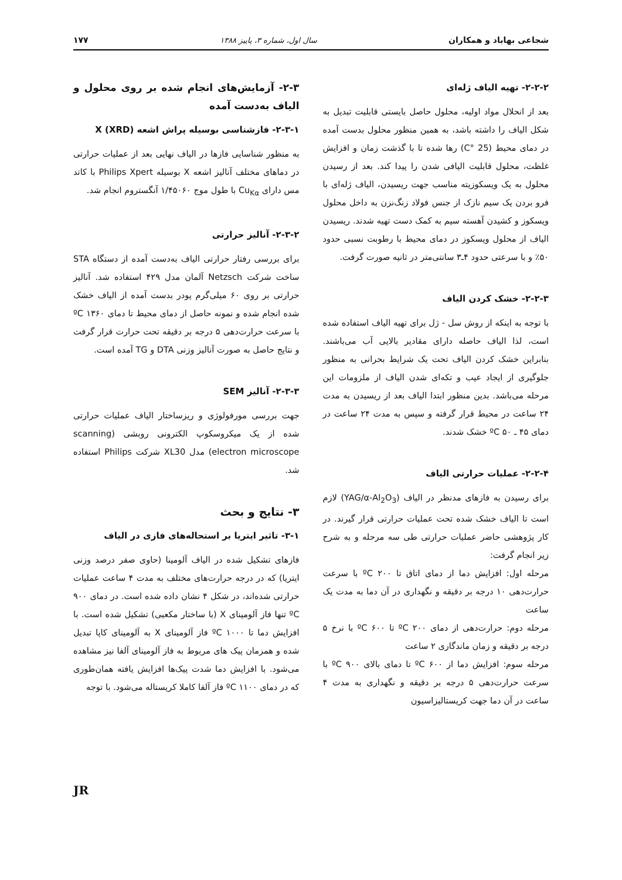شجاعی بهاباد و همکاران سال اول، شماره ۳، پاییز ۱۳۸۸ ۱۷۷
۲-۲-۲- تهیه الیاف ژله‌ای
بعد از انحلال مواد اولیه، محلول حاصل بایستی قابلیت تبدیل به شکل الیاف را داشته باشد، به همین منظور محلول بدست آمده در دمای محیط (25 °C) رها شده تا با گذشت زمان و افزایش غلظت، محلول قابلیت الیافی شدن را پیدا کند. بعد از رسیدن محلول به یک ویسکوزیته مناسب جهت ریسیدن، الیاف ژله‌ای با فرو بردن یک سیم نازک از جنس فولاد زنگ‌نزن به داخل محلول ویسکوز و کشیدن آهسته سیم به کمک دست تهیه شدند. ریسیدن الیاف از محلول ویسکوز در دمای محیط با رطوبت نسبی حدود ۵۰٪ و با سرعتی حدود ۴ـ۳ سانتی‌متر در ثانیه صورت گرفت.
۲-۲-۳- خشک کردن الیاف
با توجه به اینکه از روش سل - ژل برای تهیه الیاف استفاده شده است، لذا الیاف حاصله دارای مقادیر بالایی آب می‌باشند. بنابراین خشک کردن الیاف تحت یک شرایط بحرانی به منظور جلوگیری از ایجاد عیب و تکه‌ای شدن الیاف از ملزومات این مرحله می‌باشد. بدین منظور ابتدا الیاف بعد از ریسیدن به مدت ۲۴ ساعت در محیط قرار گرفته و سپس به مدت ۲۴ ساعت در دمای ۴۵ ـ ۵۰ ºC خشک شدند.
۲-۲-۴- عملیات حرارتی الیاف
برای رسیدن به فازهای مدنظر در الیاف (YAG/α-Al<sub>2</sub>O<sub>3</sub>) لازم است تا الیاف خشک شده تحت عملیات حرارتی قرار گیرند. در کار پژوهشی حاضر عملیات حرارتی طی سه مرحله و به شرح زیر انجام گرفت:
مرحله اول: افزایش دما از دمای اتاق تا ۲۰۰ ºC با سرعت حرارت‌دهی ۱۰ درجه بر دقیقه و نگهداری در آن دما به مدت یک ساعت
مرحله دوم: حرارت‌دهی از دمای ۲۰۰ ºC تا ۶۰۰ ºC با نرخ ۵ درجه بر دقیقه و زمان ماندگاری ۲ ساعت
مرحله سوم: افزایش دما از ۶۰۰ ºC تا دمای بالای ۹۰۰ ºC با سرعت حرارت‌دهی ۵ درجه بر دقیقه و نگهداری به مدت ۴ ساعت در آن دما جهت کریستالیزاسیون
۲-۳- آزمایش‌های انجام شده بر روی محلول و الیاف به‌دست آمده
۲-۳-۱- فازشناسی بوسیله پراش اشعه X (XRD)
به منظور شناسایی فازها در الیاف نهایی بعد از عملیات حرارتی در دماهای مختلف آنالیز اشعه X بوسیله Philips Xpert با کاتد مس دارای Cu<sub>Kα</sub> با طول موج ۱/۴۵۰۶۰ آنگستروم انجام شد.
۲-۳-۲- آنالیز حرارتی
برای بررسی رفتار حرارتی الیاف به‌دست آمده از دستگاه STA ساخت شرکت Netzsch آلمان مدل ۴۲۹ استفاده شد. آنالیز حرارتی بر روی ۶۰ میلی‌گرم پودر بدست آمده از الیاف خشک شده انجام شده و نمونه حاصل از دمای محیط تا دمای ۱۳۶۰ ºC با سرعت حرارت‌دهی ۵ درجه بر دقیقه تحت حرارت قرار گرفت و نتایج حاصل به صورت آنالیز وزنی DTA و TG آمده است.
۲-۳-۳- آنالیز SEM
جهت بررسی مورفولوژی و ریزساختار الیاف عملیات حرارتی شده از یک میکروسکوپ الکترونی روبشی (scanning electron microscope) مدل XL30 شرکت Philips استفاده شد.
۳- نتایج و بحث
۳-۱- تاثیر ایتریا بر استحاله‌های فازی در الیاف
فازهای تشکیل شده در الیاف آلومینا (حاوی صفر درصد وزنی ایتریا) که در درجه حرارت‌های مختلف به مدت ۴ ساعت عملیات حرارتی شده‌اند، در شکل ۴ نشان داده شده است. در دمای ۹۰۰ ºC تنها فاز آلومینای X (با ساختار مکعبی) تشکیل شده است. با افزایش دما تا ۱۰۰۰ ºC فاز آلومینای X به آلومینای کاپا تبدیل شده و همزمان پیک های مربوط به فاز آلومینای آلفا نیز مشاهده می‌شود. با افزایش دما شدت پیک‌ها افزایش یافته همان‌طوری که در دمای ۱۱۰۰ ºC فاز آلفا کاملا کریستاله می‌شود. با توجه
JR